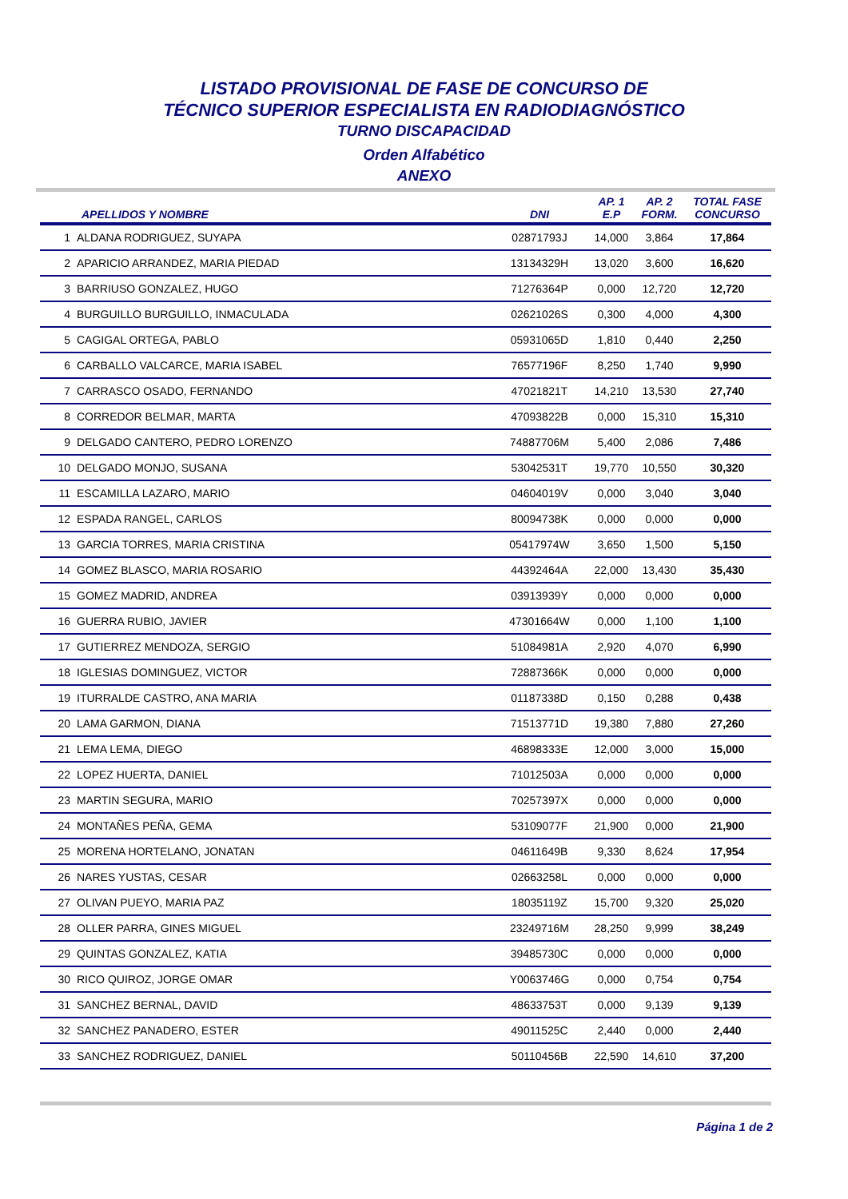LISTADO PROVISIONAL DE FASE DE CONCURSO DE
TÉCNICO SUPERIOR ESPECIALISTA EN RADIODIAGNÓSTICO
TURNO DISCAPACIDAD
Orden Alfabético
ANEXO
| | APELLIDOS Y NOMBRE | DNI | AP. 1 E.P | AP. 2 FORM. | TOTAL FASE CONCURSO |
| --- | --- | --- | --- | --- | --- |
| 1 | ALDANA RODRIGUEZ, SUYAPA | 02871793J | 14,000 | 3,864 | 17,864 |
| 2 | APARICIO ARRANDEZ, MARIA PIEDAD | 13134329H | 13,020 | 3,600 | 16,620 |
| 3 | BARRIUSO GONZALEZ, HUGO | 71276364P | 0,000 | 12,720 | 12,720 |
| 4 | BURGUILLO BURGUILLO, INMACULADA | 02621026S | 0,300 | 4,000 | 4,300 |
| 5 | CAGIGAL ORTEGA, PABLO | 05931065D | 1,810 | 0,440 | 2,250 |
| 6 | CARBALLO VALCARCE, MARIA ISABEL | 76577196F | 8,250 | 1,740 | 9,990 |
| 7 | CARRASCO OSADO, FERNANDO | 47021821T | 14,210 | 13,530 | 27,740 |
| 8 | CORREDOR BELMAR, MARTA | 47093822B | 0,000 | 15,310 | 15,310 |
| 9 | DELGADO CANTERO, PEDRO LORENZO | 74887706M | 5,400 | 2,086 | 7,486 |
| 10 | DELGADO MONJO, SUSANA | 53042531T | 19,770 | 10,550 | 30,320 |
| 11 | ESCAMILLA LAZARO, MARIO | 04604019V | 0,000 | 3,040 | 3,040 |
| 12 | ESPADA RANGEL, CARLOS | 80094738K | 0,000 | 0,000 | 0,000 |
| 13 | GARCIA TORRES, MARIA CRISTINA | 05417974W | 3,650 | 1,500 | 5,150 |
| 14 | GOMEZ BLASCO, MARIA ROSARIO | 44392464A | 22,000 | 13,430 | 35,430 |
| 15 | GOMEZ MADRID, ANDREA | 03913939Y | 0,000 | 0,000 | 0,000 |
| 16 | GUERRA RUBIO, JAVIER | 47301664W | 0,000 | 1,100 | 1,100 |
| 17 | GUTIERREZ MENDOZA, SERGIO | 51084981A | 2,920 | 4,070 | 6,990 |
| 18 | IGLESIAS DOMINGUEZ, VICTOR | 72887366K | 0,000 | 0,000 | 0,000 |
| 19 | ITURRALDE CASTRO, ANA MARIA | 01187338D | 0,150 | 0,288 | 0,438 |
| 20 | LAMA GARMON, DIANA | 71513771D | 19,380 | 7,880 | 27,260 |
| 21 | LEMA LEMA, DIEGO | 46898333E | 12,000 | 3,000 | 15,000 |
| 22 | LOPEZ HUERTA, DANIEL | 71012503A | 0,000 | 0,000 | 0,000 |
| 23 | MARTIN SEGURA, MARIO | 70257397X | 0,000 | 0,000 | 0,000 |
| 24 | MONTAÑES PEÑA, GEMA | 53109077F | 21,900 | 0,000 | 21,900 |
| 25 | MORENA HORTELANO, JONATAN | 04611649B | 9,330 | 8,624 | 17,954 |
| 26 | NARES YUSTAS, CESAR | 02663258L | 0,000 | 0,000 | 0,000 |
| 27 | OLIVAN PUEYO, MARIA PAZ | 18035119Z | 15,700 | 9,320 | 25,020 |
| 28 | OLLER PARRA, GINES MIGUEL | 23249716M | 28,250 | 9,999 | 38,249 |
| 29 | QUINTAS GONZALEZ, KATIA | 39485730C | 0,000 | 0,000 | 0,000 |
| 30 | RICO QUIROZ, JORGE OMAR | Y0063746G | 0,000 | 0,754 | 0,754 |
| 31 | SANCHEZ BERNAL, DAVID | 48633753T | 0,000 | 9,139 | 9,139 |
| 32 | SANCHEZ PANADERO, ESTER | 49011525C | 2,440 | 0,000 | 2,440 |
| 33 | SANCHEZ RODRIGUEZ, DANIEL | 50110456B | 22,590 | 14,610 | 37,200 |
Página 1 de 2